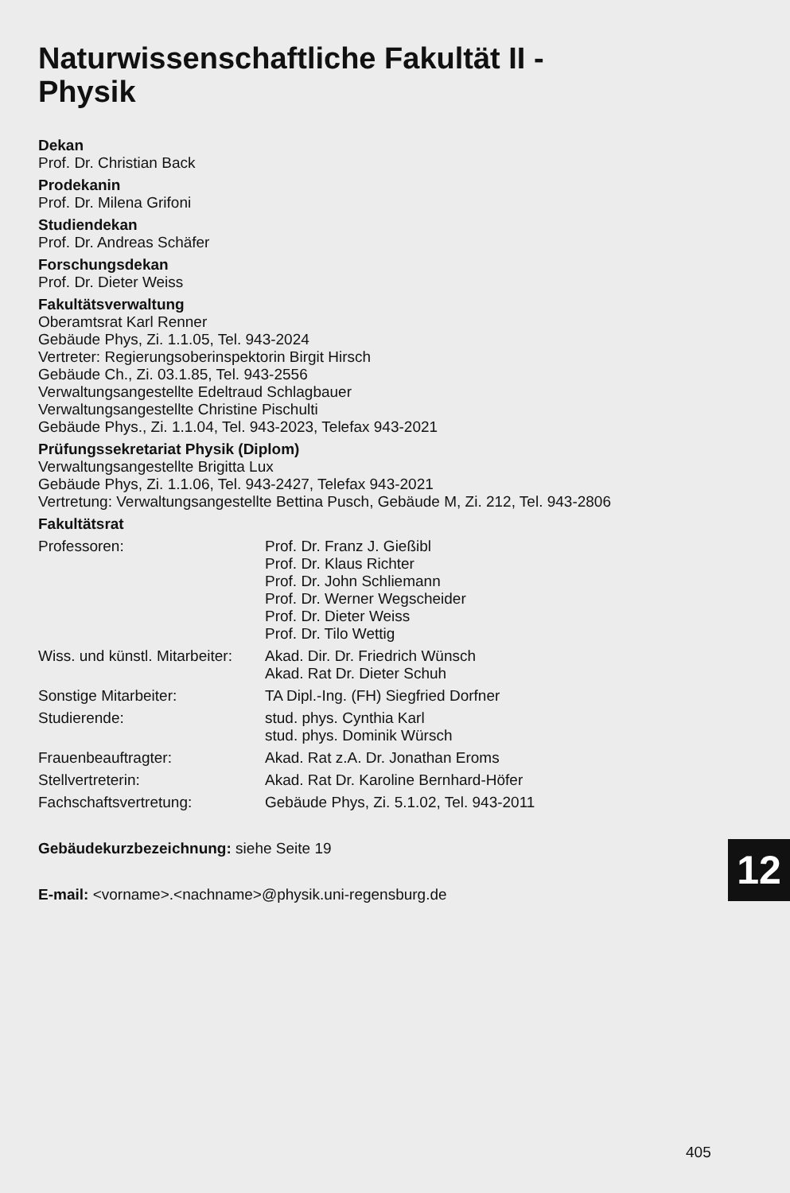Naturwissenschaftliche Fakultät II -
Physik
Dekan
Prof. Dr. Christian Back
Prodekanin
Prof. Dr. Milena Grifoni
Studiendekan
Prof. Dr. Andreas Schäfer
Forschungsdekan
Prof. Dr. Dieter Weiss
Fakultätsverwaltung
Oberamtsrat Karl Renner
Gebäude Phys, Zi. 1.1.05, Tel. 943-2024
Vertreter: Regierungsoberinspektorin Birgit Hirsch
Gebäude Ch., Zi. 03.1.85, Tel. 943-2556
Verwaltungsangestellte Edeltraud Schlagbauer
Verwaltungsangestellte Christine Pischulti
Gebäude Phys., Zi. 1.1.04, Tel. 943-2023, Telefax 943-2021
Prüfungssekretariat Physik (Diplom)
Verwaltungsangestellte Brigitta Lux
Gebäude Phys, Zi. 1.1.06, Tel. 943-2427, Telefax 943-2021
Vertretung: Verwaltungsangestellte Bettina Pusch, Gebäude M, Zi. 212, Tel. 943-2806
Fakultätsrat
| Professoren: | Prof. Dr. Franz J. Gießibl Prof. Dr. Klaus Richter Prof. Dr. John Schliemann Prof. Dr. Werner Wegscheider Prof. Dr. Dieter Weiss Prof. Dr. Tilo Wettig |
| Wiss. und künstl. Mitarbeiter: | Akad. Dir. Dr. Friedrich Wünsch Akad. Rat Dr. Dieter Schuh |
| Sonstige Mitarbeiter: | TA Dipl.-Ing. (FH) Siegfried Dorfner |
| Studierende: | stud. phys. Cynthia Karl stud. phys. Dominik Würsch |
| Frauenbeauftragter: | Akad. Rat z.A. Dr. Jonathan Eroms |
| Stellvertreterin: | Akad. Rat Dr. Karoline Bernhard-Höfer |
| Fachschaftsvertretung: | Gebäude Phys, Zi. 5.1.02, Tel. 943-2011 |
Gebäudekurzbezeichnung: siehe Seite 19
E-mail: <vorname>.<nachname>@physik.uni-regensburg.de
12
405